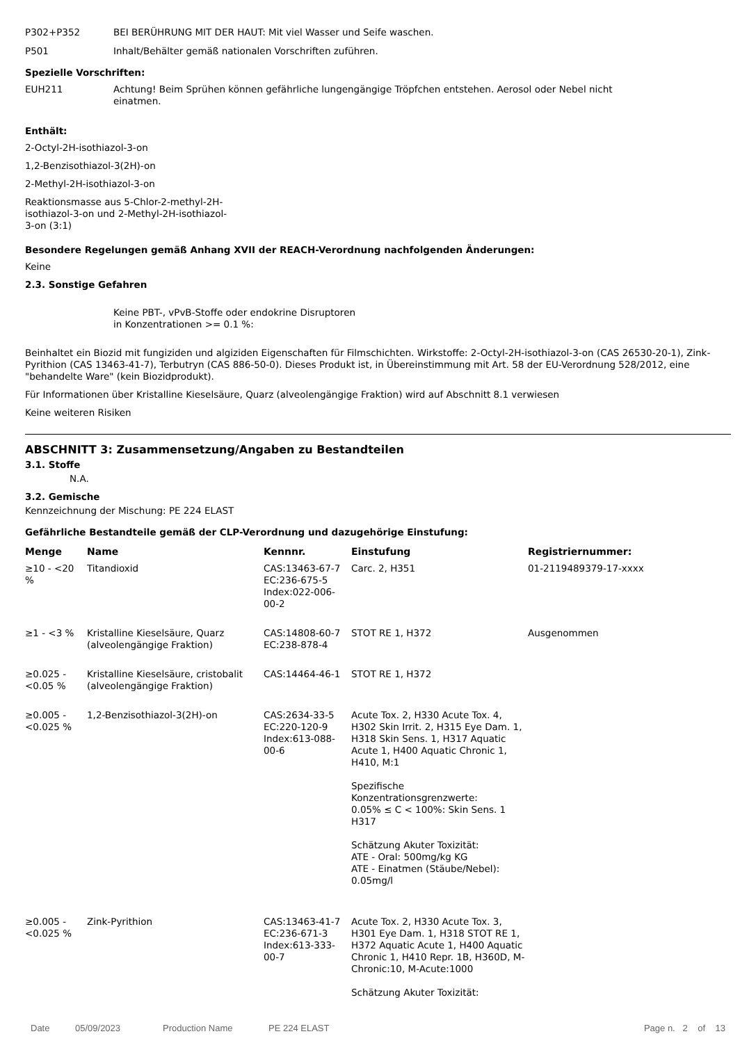P302+P352 BEI BERÜHRUNG MIT DER HAUT: Mit viel Wasser und Seife waschen.
P501 Inhalt/Behälter gemäß nationalen Vorschriften zuführen.
Spezielle Vorschriften:
EUH211 Achtung! Beim Sprühen können gefährliche lungengängige Tröpfchen entstehen. Aerosol oder Nebel nicht
einatmen.
Enthält:
2-Octyl-2H-isothiazol-3-on
1,2-Benzisothiazol-3(2H)-on
2-Methyl-2H-isothiazol-3-on
Reaktionsmasse aus 5-Chlor-2-methyl-2H-
isothiazol-3-on und 2-Methyl-2H-isothiazol-
3-on (3:1)
Besondere Regelungen gemäß Anhang XVII der REACH-Verordnung nachfolgenden Änderungen:
Keine
2.3. Sonstige Gefahren
Keine PBT-, vPvB-Stoffe oder endokrine Disruptoren
in Konzentrationen >= 0.1 %:
Beinhaltet ein Biozid mit fungiziden und algiziden Eigenschaften für Filmschichten. Wirkstoffe: 2-Octyl-2H-isothiazol-3-on (CAS 26530-20-1), Zink-Pyrithion (CAS 13463-41-7), Terbutryn (CAS 886-50-0). Dieses Produkt ist, in Übereinstimmung mit Art. 58 der EU-Verordnung 528/2012, eine "behandelte Ware" (kein Biozidprodukt).
Für Informationen über Kristalline Kieselsäure, Quarz (alveolengängige Fraktion) wird auf Abschnitt 8.1 verwiesen
Keine weiteren Risiken
ABSCHNITT 3: Zusammensetzung/Angaben zu Bestandteilen
3.1. Stoffe
N.A.
3.2. Gemische
Kennzeichnung der Mischung: PE 224 ELAST
Gefährliche Bestandteile gemäß der CLP-Verordnung und dazugehörige Einstufung:
| Menge | Name | Kennnr. | Einstufung | Registriernummer: |
| --- | --- | --- | --- | --- |
| ≥10 - <20 % | Titandioxid | CAS:13463-67-7 EC:236-675-5 Index:022-006-00-2 | Carc. 2, H351 | 01-2119489379-17-xxxx |
| ≥1 - <3 % | Kristalline Kieselsäure, Quarz (alveolengängige Fraktion) | CAS:14808-60-7 EC:238-878-4 | STOT RE 1, H372 | Ausgenommen |
| ≥0.025 - <0.05 % | Kristalline Kieselsäure, cristobalit (alveolengängige Fraktion) | CAS:14464-46-1 | STOT RE 1, H372 | |
| ≥0.005 - <0.025 % | 1,2-Benzisothiazol-3(2H)-on | CAS:2634-33-5 EC:220-120-9 Index:613-088-00-6 | Acute Tox. 2, H330 Acute Tox. 4, H302 Skin Irrit. 2, H315 Eye Dam. 1, H318 Skin Sens. 1, H317 Aquatic Acute 1, H400 Aquatic Chronic 1, H410, M:1 Spezifische Konzentrationsgrenzwerte: 0.05% ≤ C < 100%: Skin Sens. 1 H317 Schätzung Akuter Toxizität: ATE - Oral: 500mg/kg KG ATE - Einatmen (Stäube/Nebel): 0.05mg/l | |
| ≥0.005 - <0.025 % | Zink-Pyrithion | CAS:13463-41-7 EC:236-671-3 Index:613-333-00-7 | Acute Tox. 2, H330 Acute Tox. 3, H301 Eye Dam. 1, H318 STOT RE 1, H372 Aquatic Acute 1, H400 Aquatic Chronic 1, H410 Repr. 1B, H360D, M-Chronic:10, M-Acute:1000 Schätzung Akuter Toxizität: | |
Date 05/09/2023 Production Name PE 224 ELAST Page n. 2 of 13